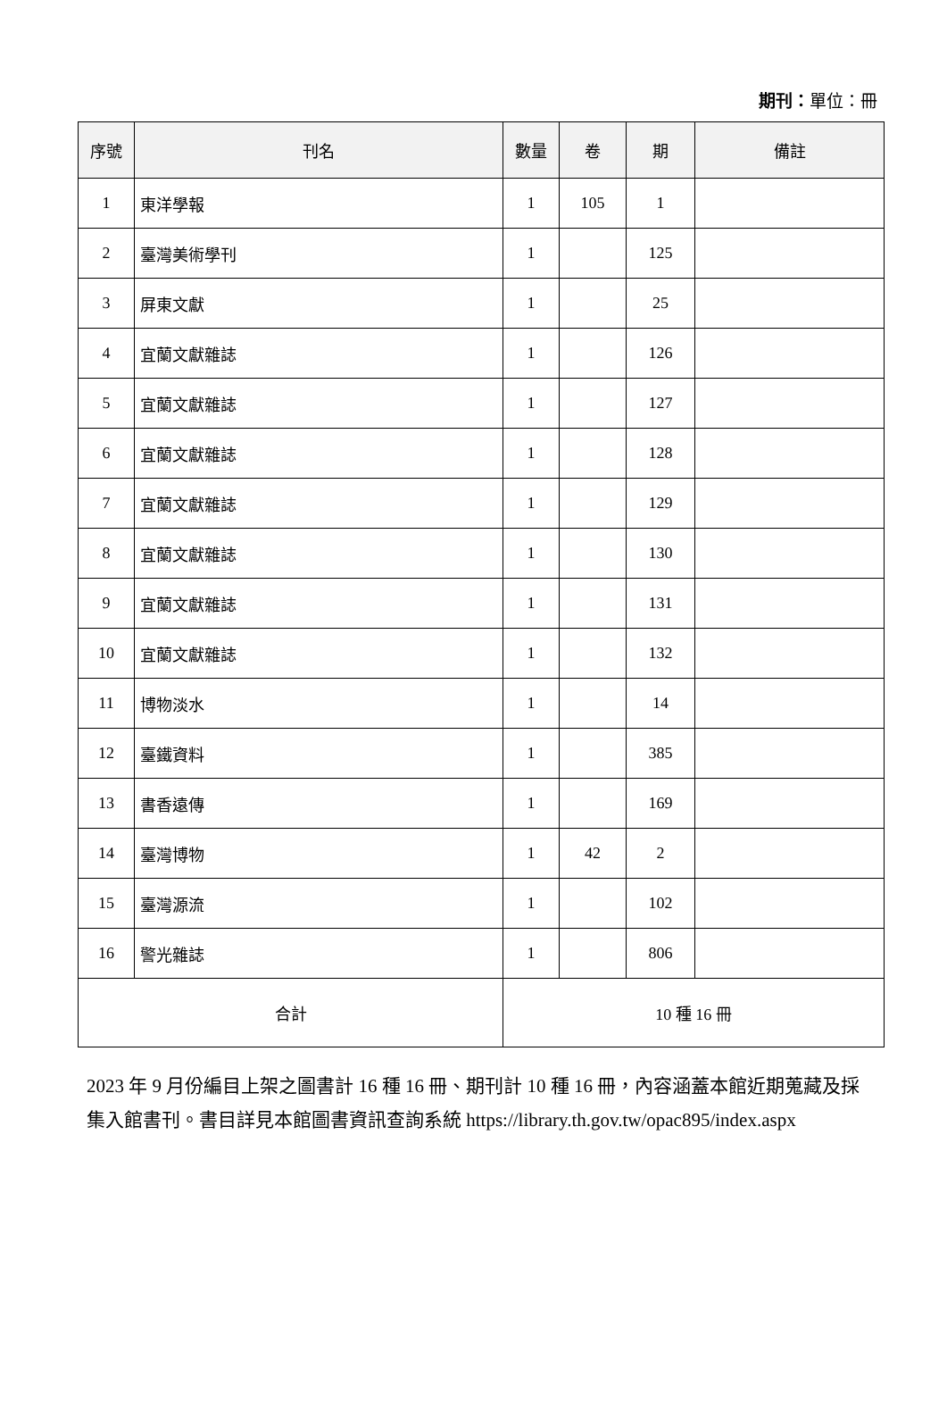期刊：單位：冊
| 序號 | 刊名 | 數量 | 卷 | 期 | 備註 |
| --- | --- | --- | --- | --- | --- |
| 1 | 東洋學報 | 1 | 105 | 1 | |
| 2 | 臺灣美術學刊 | 1 | | 125 | |
| 3 | 屏東文獻 | 1 | | 25 | |
| 4 | 宜蘭文獻雜誌 | 1 | | 126 | |
| 5 | 宜蘭文獻雜誌 | 1 | | 127 | |
| 6 | 宜蘭文獻雜誌 | 1 | | 128 | |
| 7 | 宜蘭文獻雜誌 | 1 | | 129 | |
| 8 | 宜蘭文獻雜誌 | 1 | | 130 | |
| 9 | 宜蘭文獻雜誌 | 1 | | 131 | |
| 10 | 宜蘭文獻雜誌 | 1 | | 132 | |
| 11 | 博物淡水 | 1 | | 14 | |
| 12 | 臺鐵資料 | 1 | | 385 | |
| 13 | 書香遠傳 | 1 | | 169 | |
| 14 | 臺灣博物 | 1 | 42 | 2 | |
| 15 | 臺灣源流 | 1 | | 102 | |
| 16 | 警光雜誌 | 1 | | 806 | |
| 合計 | | 10 種 16 冊 | | | |
2023 年 9 月份編目上架之圖書計 16 種 16 冊、期刊計 10 種 16 冊，內容涵蓋本館近期蒐藏及採集入館書刊。書目詳見本館圖書資訊查詢系統 https://library.th.gov.tw/opac895/index.aspx